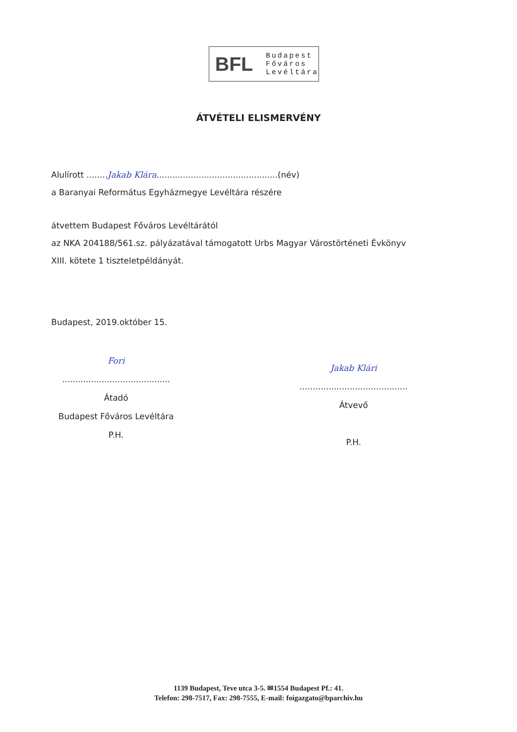BFL
Budapest
Főváros
Levéltára
ÁTVÉTELI ELISMERVÉNY
Alulírott ........Jakab Klára..............................................(név)
a Baranyai Református Egyházmegye Levéltára részére
átvettem Budapest Főváros Levéltárától
az NKA 204188/561.sz. pályázatával támogatott Urbs Magyar Várostörténeti Évkönyv
XIII. kötete 1 tiszteletpéldányát.
Budapest, 2019.október 15.
Fori
.........................................
Átadó
Budapest Főváros Levéltára
P.H.
Jakab Klári
.........................................
Átvevő
P.H.
1139 Budapest, Teve utca 3-5. ✉1554 Budapest Pf.: 41.
Telefon: 298-7517, Fax: 298-7555, E-mail: foigazgato@bparchiv.hu